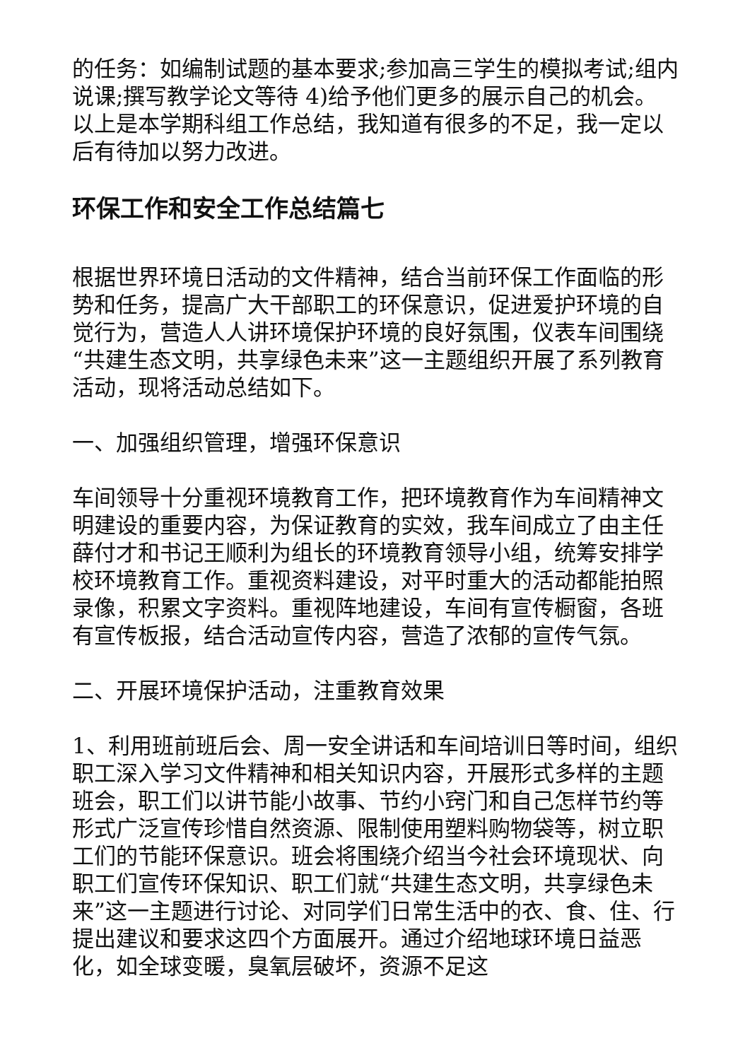的任务：如编制试题的基本要求;参加高三学生的模拟考试;组内说课;撰写教学论文等待 4)给予他们更多的展示自己的机会。 以上是本学期科组工作总结，我知道有很多的不足，我一定以后有待加以努力改进。
环保工作和安全工作总结篇七
根据世界环境日活动的文件精神，结合当前环保工作面临的形势和任务，提高广大干部职工的环保意识，促进爱护环境的自觉行为，营造人人讲环境保护环境的良好氛围，仪表车间围绕“共建生态文明，共享绿色未来”这一主题组织开展了系列教育活动，现将活动总结如下。
一、加强组织管理，增强环保意识
车间领导十分重视环境教育工作，把环境教育作为车间精神文明建设的重要内容，为保证教育的实效，我车间成立了由主任薛付才和书记王顺利为组长的环境教育领导小组，统筹安排学校环境教育工作。重视资料建设，对平时重大的活动都能拍照录像，积累文字资料。重视阵地建设，车间有宣传橱窗，各班有宣传板报，结合活动宣传内容，营造了浓郁的宣传气氛。
二、开展环境保护活动，注重教育效果
1、利用班前班后会、周一安全讲话和车间培训日等时间，组织职工深入学习文件精神和相关知识内容，开展形式多样的主题班会，职工们以讲节能小故事、节约小窍门和自己怎样节约等形式广泛宣传珍惜自然资源、限制使用塑料购物袋等，树立职工们的节能环保意识。班会将围绕介绍当今社会环境现状、向职工们宣传环保知识、职工们就“共建生态文明，共享绿色未来”这一主题进行讨论、对同学们日常生活中的衣、食、住、行提出建议和要求这四个方面展开。通过介绍地球环境日益恶化，如全球变暖，臭氧层破坏，资源不足这